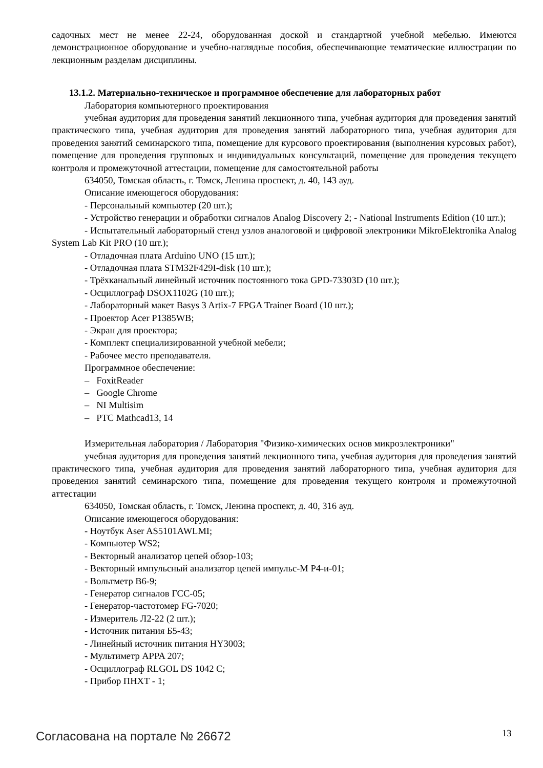садочных мест не менее 22-24, оборудованная доской и стандартной учебной мебелью. Имеются демонстрационное оборудование и учебно-наглядные пособия, обеспечивающие тематические иллюстрации по лекционным разделам дисциплины.
13.1.2. Материально-техническое и программное обеспечение для лабораторных работ
Лаборатория компьютерного проектирования
учебная аудитория для проведения занятий лекционного типа, учебная аудитория для проведения занятий практического типа, учебная аудитория для проведения занятий лабораторного типа, учебная аудитория для проведения занятий семинарского типа, помещение для курсового проектирования (выполнения курсовых работ), помещение для проведения групповых и индивидуальных консультаций, помещение для проведения текущего контроля и промежуточной аттестации, помещение для самостоятельной работы
634050, Томская область, г. Томск, Ленина проспект, д. 40, 143 ауд.
Описание имеющегося оборудования:
- Персональный компьютер (20 шт.);
- Устройство генерации и обработки сигналов Analog Discovery 2; - National Instruments Edition (10 шт.);
- Испытательный лабораторный стенд узлов аналоговой и цифровой электроники MikroElektronika Analog System Lab Kit PRO (10 шт.);
- Отладочная плата Arduino UNO (15 шт.);
- Отладочная плата STM32F429I-disk (10 шт.);
- Трёхканальный линейный источник постоянного тока GPD-73303D (10 шт.);
- Осциллограф DSOX1102G (10 шт.);
- Лабораторный макет Basys 3 Artix-7 FPGA Trainer Board (10 шт.);
- Проектор Acer P1385WB;
- Экран для проектора;
- Комплект специализированной учебной мебели;
- Рабочее место преподавателя.
Программное обеспечение:
– FoxitReader
– Google Chrome
– NI Multisim
– PTC Mathcad13, 14
Измерительная лаборатория / Лаборатория "Физико-химических основ микроэлектроники"
учебная аудитория для проведения занятий лекционного типа, учебная аудитория для проведения занятий практического типа, учебная аудитория для проведения занятий лабораторного типа, учебная аудитория для проведения занятий семинарского типа, помещение для проведения текущего контроля и промежуточной аттестации
634050, Томская область, г. Томск, Ленина проспект, д. 40, 316 ауд.
Описание имеющегося оборудования:
- Ноутбук Aser AS5101AWLMI;
- Компьютер WS2;
- Векторный анализатор цепей обзор-103;
- Векторный импульсный анализатор цепей импульс-М Р4-и-01;
- Вольтметр В6-9;
- Генератор сигналов ГСС-05;
- Генератор-частотомер FG-7020;
- Измеритель Л2-22 (2 шт.);
- Источник питания Б5-43;
- Линейный источник питания HY3003;
- Мультиметр APPA 207;
- Осциллограф RLGOL DS 1042 C;
- Прибор ПНХТ - 1;
Согласована на портале № 26672 13